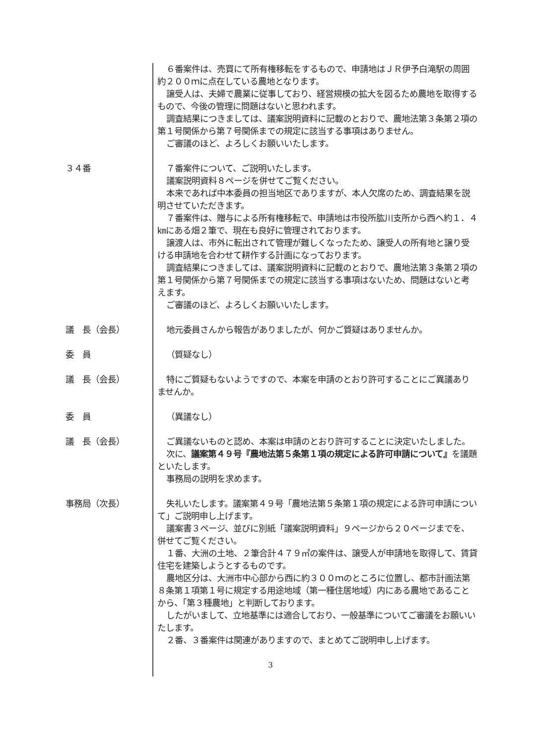６番案件は、売買にて所有権移転をするもので、申請地はＪＲ伊予白滝駅の周囲約２００ｍに点在している農地となります。
譲受人は、夫婦で農業に従事しており、経営規模の拡大を図るため農地を取得するもので、今後の管理に問題はないと思われます。
調査結果につきましては、議案説明資料に記載のとおりで、農地法第３条第２項の第１号関係から第７号関係までの規定に該当する事項はありません。
ご審議のほど、よろしくお願いいたします。
３４番 ７番案件について、ご説明いたします。
議案説明資料８ページを併せてご覧ください。
本来であれば中本委員の担当地区でありますが、本人欠席のため、調査結果を説明させていただきます。
７番案件は、贈与による所有権移転で、申請地は市役所肱川支所から西へ約１．４㎞にある畑２筆で、現在も良好に管理されております。
譲渡人は、市外に転出されて管理が難しくなったため、譲受人の所有地と譲り受ける申請地を合わせて耕作する計画になっております。
調査結果につきましては、議案説明資料に記載のとおりで、農地法第３条第２項の第１号関係から第７号関係までの規定に該当する事項はないため、問題はないと考えます。
ご審議のほど、よろしくお願いいたします。
議　長（会長） 地元委員さんから報告がありましたが、何かご質疑はありませんか。
委　員 （質疑なし）
議　長（会長） 特にご質疑もないようですので、本案を申請のとおり許可することにご異議ありませんか。
委　員 （異議なし）
議　長（会長） ご異議ないものと認め、本案は申請のとおり許可することに決定いたしました。
次に、議案第４９号『農地法第５条第１項の規定による許可申請について』を議題といたします。
事務局の説明を求めます。
事務局（次長） 失礼いたします。議案第４９号「農地法第５条第１項の規定による許可申請について」ご説明申し上げます。
議案書３ページ、並びに別紙「議案説明資料」９ページから２０ページまでを、併せてご覧ください。
１番、大洲の土地、２筆合計４７９㎡の案件は、譲受人が申請地を取得して、賃貸住宅を建築しようとするものです。
農地区分は、大洲市中心部から西に約３００ｍのところに位置し、都市計画法第８条第１項第１号に規定する用途地域（第一種住居地域）内にある農地であることから、「第３種農地」と判断しております。
したがいまして、立地基準には適合しており、一般基準についてご審議をお願いいたします。
２番、３番案件は関連がありますので、まとめてご説明申し上げます。
3